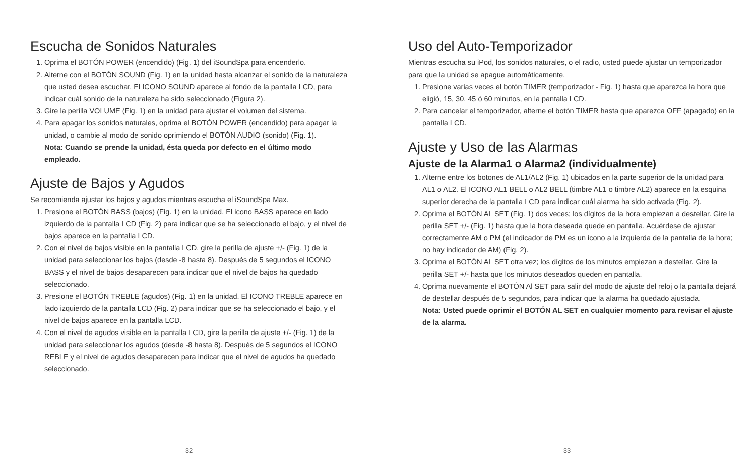Escucha de Sonidos Naturales
1. Oprima el BOTÓN POWER (encendido) (Fig. 1) del iSoundSpa para encenderlo.
2. Alterne con el BOTÓN SOUND (Fig. 1) en la unidad hasta alcanzar el sonido de la naturaleza que usted desea escuchar. El ICONO SOUND aparece al fondo de la pantalla LCD, para indicar cuál sonido de la naturaleza ha sido seleccionado (Figura 2).
3. Gire la perilla VOLUME (Fig. 1) en la unidad para ajustar el volumen del sistema.
4. Para apagar los sonidos naturales, oprima el BOTÓN POWER (encendido) para apagar la unidad, o cambie al modo de sonido oprimiendo el BOTÓN AUDIO (sonido) (Fig. 1).
Nota: Cuando se prende la unidad, ésta queda por defecto en el último modo empleado.
Ajuste de Bajos y Agudos
Se recomienda ajustar los bajos y agudos mientras escucha el iSoundSpa Max.
1. Presione el BOTÓN BASS (bajos) (Fig. 1) en la unidad. El icono BASS aparece en lado izquierdo de la pantalla LCD (Fig. 2) para indicar que se ha seleccionado el bajo, y el nivel de bajos aparece en la pantalla LCD.
2. Con el nivel de bajos visible en la pantalla LCD, gire la perilla de ajuste +/- (Fig. 1) de la unidad para seleccionar los bajos (desde -8 hasta 8). Después de 5 segundos el ICONO BASS y el nivel de bajos desaparecen para indicar que el nivel de bajos ha quedado seleccionado.
3. Presione el BOTÓN TREBLE (agudos) (Fig. 1) en la unidad. El ICONO TREBLE aparece en lado izquierdo de la pantalla LCD (Fig. 2) para indicar que se ha seleccionado el bajo, y el nivel de bajos aparece en la pantalla LCD.
4. Con el nivel de agudos visible en la pantalla LCD, gire la perilla de ajuste +/- (Fig. 1) de la unidad para seleccionar los agudos (desde -8 hasta 8). Después de 5 segundos el ICONO REBLE y el nivel de agudos desaparecen para indicar que el nivel de agudos ha quedado seleccionado.
32
Uso del Auto-Temporizador
Mientras escucha su iPod, los sonidos naturales, o el radio, usted puede ajustar un temporizador para que la unidad se apague automáticamente.
1. Presione varias veces el botón TIMER (temporizador - Fig. 1) hasta que aparezca la hora que eligió, 15, 30, 45 ó 60 minutos, en la pantalla LCD.
2. Para cancelar el temporizador, alterne el botón TIMER hasta que aparezca OFF (apagado) en la pantalla LCD.
Ajuste y Uso de las Alarmas
Ajuste de la Alarma1 o Alarma2 (individualmente)
1. Alterne entre los botones de AL1/AL2 (Fig. 1) ubicados en la parte superior de la unidad para AL1 o AL2. El ICONO AL1 BELL o AL2 BELL (timbre AL1 o timbre AL2) aparece en la esquina superior derecha de la pantalla LCD para indicar cuál alarma ha sido activada (Fig. 2).
2. Oprima el BOTÓN AL SET (Fig. 1) dos veces; los dígitos de la hora empiezan a destellar. Gire la perilla SET +/- (Fig. 1) hasta que la hora deseada quede en pantalla. Acuérdese de ajustar correctamente AM o PM (el indicador de PM es un icono a la izquierda de la pantalla de la hora; no hay indicador de AM) (Fig. 2).
3. Oprima el BOTÓN AL SET otra vez; los dígitos de los minutos empiezan a destellar. Gire la perilla SET +/- hasta que los minutos deseados queden en pantalla.
4. Oprima nuevamente el BOTÓN Al SET para salir del modo de ajuste del reloj o la pantalla dejará de destellar después de 5 segundos, para indicar que la alarma ha quedado ajustada.
Nota: Usted puede oprimir el BOTÓN AL SET en cualquier momento para revisar el ajuste de la alarma.
33